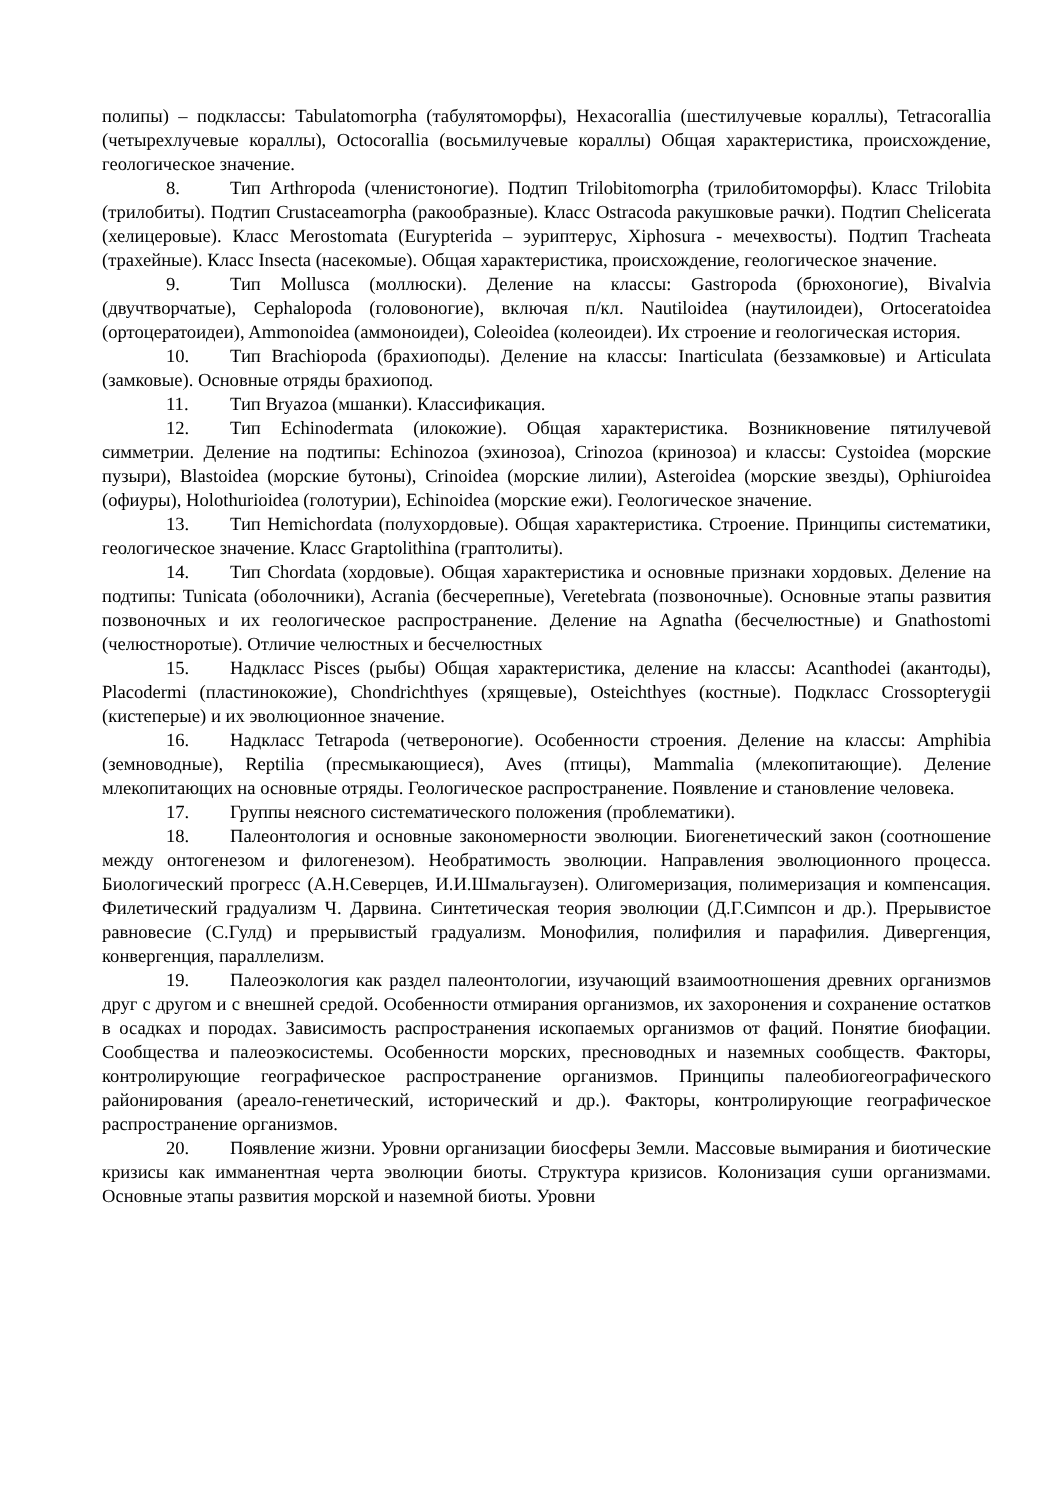полипы) – подклассы: Tabulatomorpha (табулятоморфы), Hexacorallia (шестилучевые кораллы), Tetracorallia (четырехлучевые кораллы), Octocorallia (восьмилучевые кораллы) Общая характеристика, происхождение, геологическое значение.
8. Тип Arthropoda (членистоногие). Подтип Trilobitomorpha (трилобитоморфы). Класс Trilobita (трилобиты). Подтип Crustaceamorpha (ракообразные). Класс Ostracoda ракушковые рачки). Подтип Chelicerata (хелицеровые). Класс Merostomata (Eurypterida – эуриптерус, Xiphosura - мечехвосты). Подтип Tracheata (трахейные). Класс Insecta (насекомые). Общая характеристика, происхождение, геологическое значение.
9. Тип Mollusca (моллюски). Деление на классы: Gastropoda (брюхоногие), Bivalvia (двучтворчатые), Cephalopoda (головоногие), включая п/кл. Nautiloidea (наутилоидеи), Ortoceratoidea (ортоцератоидеи), Ammonoidea (аммоноидеи), Coleoidea (колеоидеи). Их строение и геологическая история.
10. Тип Brachiopoda (брахиоподы). Деление на классы: Inarticulata (беззамковые) и Articulata (замковые). Основные отряды брахиопод.
11. Тип Bryazoa (мшанки). Классификация.
12. Тип Echinodermata (илокожие). Общая характеристика. Возникновение пятилучевой симметрии. Деление на подтипы: Echinozoa (эхинозоа), Crinozoa (кринозоа) и классы: Cystoidea (морские пузыри), Blastoidea (морские бутоны), Crinoidea (морские лилии), Asteroidea (морские звезды), Ophiuroidea (офиуры), Holothurioidea (голотурии), Echinoidea (морские ежи). Геологическое значение.
13. Тип Hemichordata (полухордовые). Общая характеристика. Строение. Принципы систематики, геологическое значение. Класс Graptolithina (граптолиты).
14. Тип Chordata (хордовые). Общая характеристика и основные признаки хордовых. Деление на подтипы: Tunicata (оболочники), Acrania (бесчерепные), Veretebrata (позвоночные). Основные этапы развития позвоночных и их геологическое распространение. Деление на Agnatha (бесчелюстные) и Gnathostomi (челюстноротые). Отличие челюстных и бесчелюстных
15. Надкласс Pisces (рыбы) Общая характеристика, деление на классы: Acanthodei (акантоды), Placodermi (пластинокожие), Chondrichthyes (хрящевые), Osteichthyes (костные). Подкласс Crossopterygii (кистеперые) и их эволюционное значение.
16. Надкласс Tetrapoda (четвероногие). Особенности строения. Деление на классы: Amphibia (земноводные), Reptilia (пресмыкающиеся), Aves (птицы), Mammalia (млекопитающие). Деление млекопитающих на основные отряды. Геологическое распространение. Появление и становление человека.
17. Группы неясного систематического положения (проблематики).
18. Палеонтология и основные закономерности эволюции. Биогенетический закон (соотношение между онтогенезом и филогенезом). Необратимость эволюции. Направления эволюционного процесса. Биологический прогресс (А.Н.Северцев, И.И.Шмальгаузен). Олигомеризация, полимеризация и компенсация. Филетический градуализм Ч. Дарвина. Синтетическая теория эволюции (Д.Г.Симпсон и др.). Прерывистое равновесие (С.Гулд) и прерывистый градуализм. Монофилия, полифилия и парафилия. Дивергенция, конвергенция, параллелизм.
19. Палеоэкология как раздел палеонтологии, изучающий взаимоотношения древних организмов друг с другом и с внешней средой. Особенности отмирания организмов, их захоронения и сохранение остатков в осадках и породах. Зависимость распространения ископаемых организмов от фаций. Понятие биофации. Сообщества и палеоэкосистемы. Особенности морских, пресноводных и наземных сообществ. Факторы, контролирующие географическое распространение организмов. Принципы палеобиогеографического районирования (ареало-генетический, исторический и др.). Факторы, контролирующие географическое распространение организмов.
20. Появление жизни. Уровни организации биосферы Земли. Массовые вымирания и биотические кризисы как имманентная черта эволюции биоты. Структура кризисов. Колонизация суши организмами. Основные этапы развития морской и наземной биоты. Уровни